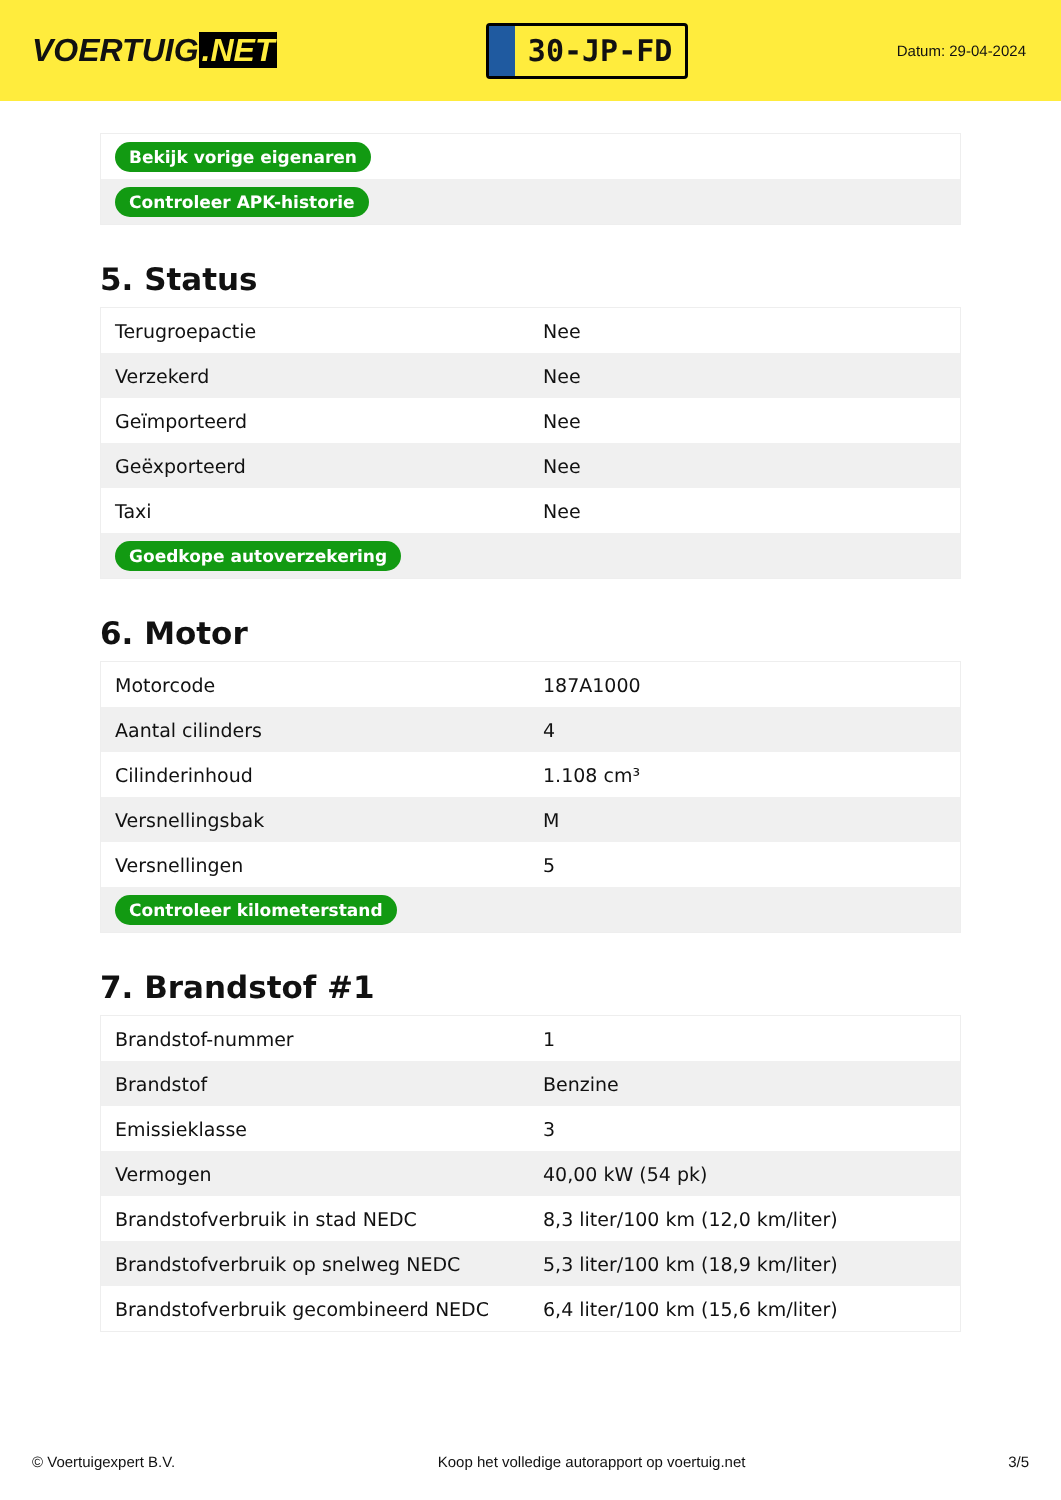VOERTUIG.NET
30-JP-FD
Datum: 29-04-2024
| Bekijk vorige eigenaren |
| Controleer APK-historie |
5. Status
| Terugroepactie | Nee |
| Verzekerd | Nee |
| Geïmporteerd | Nee |
| Geëxporteerd | Nee |
| Taxi | Nee |
| Goedkope autoverzekering | |
6. Motor
| Motorcode | 187A1000 |
| Aantal cilinders | 4 |
| Cilinderinhoud | 1.108 cm³ |
| Versnellingsbak | M |
| Versnellingen | 5 |
| Controleer kilometerstand | |
7. Brandstof #1
| Brandstof-nummer | 1 |
| Brandstof | Benzine |
| Emissieklasse | 3 |
| Vermogen | 40,00 kW (54 pk) |
| Brandstofverbruik in stad NEDC | 8,3 liter/100 km (12,0 km/liter) |
| Brandstofverbruik op snelweg NEDC | 5,3 liter/100 km (18,9 km/liter) |
| Brandstofverbruik gecombineerd NEDC | 6,4 liter/100 km (15,6 km/liter) |
© Voertuigexpert B.V. Koop het volledige autorapport op voertuig.net 3/5